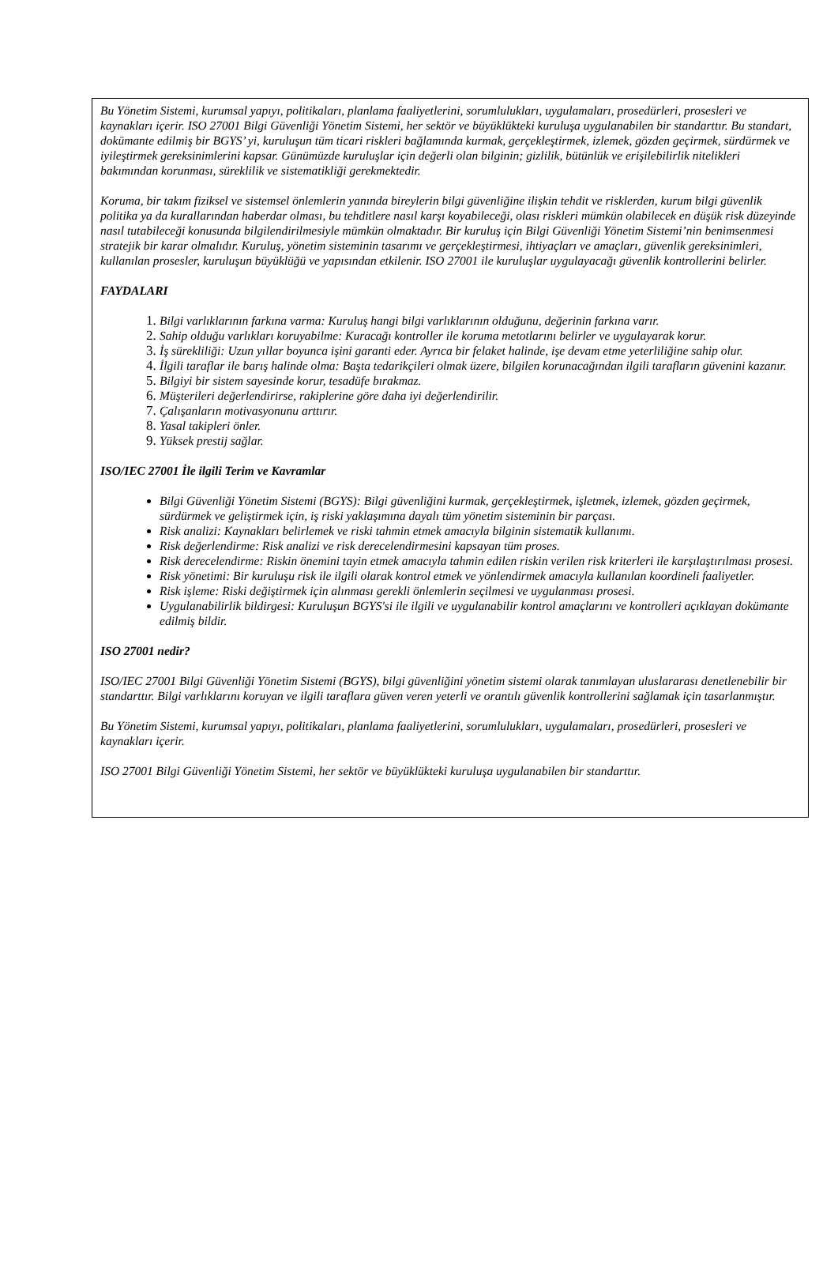Bu Yönetim Sistemi, kurumsal yapıyı, politikaları, planlama faaliyetlerini, sorumlulukları, uygulamaları, prosedürleri, prosesleri ve kaynakları içerir. ISO 27001 Bilgi Güvenliği Yönetim Sistemi, her sektör ve büyüklükteki kuruluşa uygulanabilen bir standarttır. Bu standart, dokümante edilmiş bir BGYS’ yi, kuruluşun tüm ticari riskleri bağlamında kurmak, gerçekleştirmek, izlemek, gözden geçirmek, sürdürmek ve iyileştirmek gereksinimlerini kapsar. Günümüzde kuruluşlar için değerli olan bilginin; gizlilik, bütünlük ve erişilebilirlik nitelikleri bakımından korunması, süreklilik ve sistematikliği gerekmektedir.
Koruma, bir takım fiziksel ve sistemsel önlemlerin yanında bireylerin bilgi güvenliğine ilişkin tehdit ve risklerden, kurum bilgi güvenlik politika ya da kurallarından haberdar olması, bu tehditlere nasıl karşı koyabileceği, olası riskleri mümkün olabilecek en düşük risk düzeyinde nasıl tutabileceği konusunda bilgilendirilmesiyle mümkün olmaktadır. Bir kuruluş için Bilgi Güvenliği Yönetim Sistemi’nin benimsenmesi stratejik bir karar olmalıdır. Kuruluş, yönetim sisteminin tasarımı ve gerçekleştirmesi, ihtiyaçları ve amaçları, güvenlik gereksinimleri, kullanılan prosesler, kuruluşun büyüklüğü ve yapısından etkilenir. ISO 27001 ile kuruluşlar uygulayacağı güvenlik kontrollerini belirler.
FAYDALARI
Bilgi varlıklarının farkına varma: Kuruluş hangi bilgi varlıklarının olduğunu, değerinin farkına varır.
Sahip olduğu varlıkları koruyabilme: Kuracağı kontroller ile koruma metotlarını belirler ve uygulayarak korur.
İş sürekliliği: Uzun yıllar boyunca işini garanti eder. Ayrıca bir felaket halinde, işe devam etme yeterliliğine sahip olur.
İlgili taraflar ile barış halinde olma: Başta tedarikçileri olmak üzere, bilgilen korunacağından ilgili tarafların güvenini kazanır.
Bilgiyi bir sistem sayesinde korur, tesadüfe bırakmaz.
Müşterileri değerlendirirse, rakiplerine göre daha iyi değerlendirilir.
Çalışanların motivasyonunu arttırır.
Yasal takipleri önler.
Yüksek prestij sağlar.
ISO/IEC 27001 İle ilgili Terim ve Kavramlar
Bilgi Güvenliği Yönetim Sistemi (BGYS): Bilgi güvenliğini kurmak, gerçekleştirmek, işletmek, izlemek, gözden geçirmek, sürdürmek ve geliştirmek için, iş riski yaklaşımına dayalı tüm yönetim sisteminin bir parçası.
Risk analizi: Kaynakları belirlemek ve riski tahmin etmek amacıyla bilginin sistematik kullanımı.
Risk değerlendirme: Risk analizi ve risk derecelendirmesini kapsayan tüm proses.
Risk derecelendirme: Riskin önemini tayin etmek amacıyla tahmin edilen riskin verilen risk kriterleri ile karşılaştırılması prosesi.
Risk yönetimi: Bir kuruluşu risk ile ilgili olarak kontrol etmek ve yönlendirmek amacıyla kullanılan koordineli faaliyetler.
Risk işleme: Riski değiştirmek için alınması gerekli önlemlerin seçilmesi ve uygulanması prosesi.
Uygulanabilirlik bildirgesi: Kuruluşun BGYS'si ile ilgili ve uygulanabilir kontrol amaçlarını ve kontrolleri açıklayan dokümante edilmiş bildir.
ISO 27001 nedir?
ISO/IEC 27001 Bilgi Güvenliği Yönetim Sistemi (BGYS), bilgi güvenliğini yönetim sistemi olarak tanımlayan uluslararası denetlenebilir bir standarttır. Bilgi varlıklarını koruyan ve ilgili taraflara güven veren yeterli ve orantılı güvenlik kontrollerini sağlamak için tasarlanmıştır.
Bu Yönetim Sistemi, kurumsal yapıyı, politikaları, planlama faaliyetlerini, sorumlulukları, uygulamaları, prosedürleri, prosesleri ve kaynakları içerir.
ISO 27001 Bilgi Güvenliği Yönetim Sistemi, her sektör ve büyüklükteki kuruluşa uygulanabilen bir standarttır.